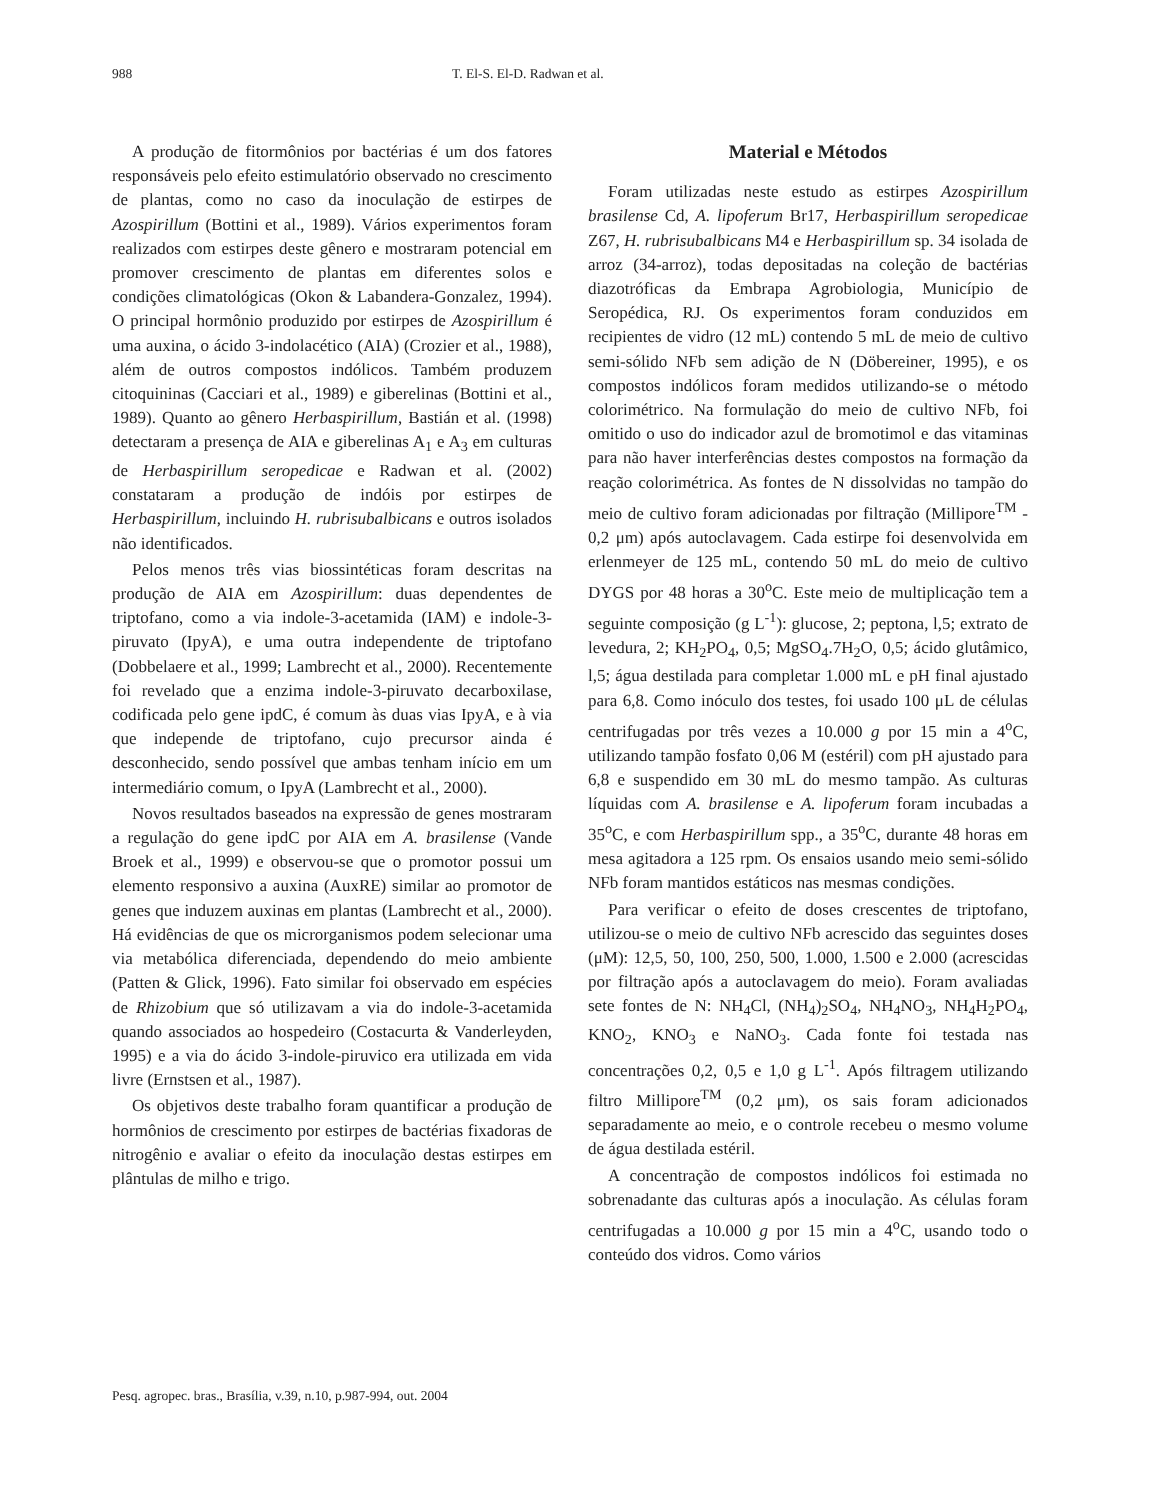988 T. El-S. El-D. Radwan et al.
A produção de fitormônios por bactérias é um dos fatores responsáveis pelo efeito estimulatório observado no crescimento de plantas, como no caso da inoculação de estirpes de Azospirillum (Bottini et al., 1989). Vários experimentos foram realizados com estirpes deste gênero e mostraram potencial em promover crescimento de plantas em diferentes solos e condições climatológicas (Okon & Labandera-Gonzalez, 1994). O principal hormônio produzido por estirpes de Azospirillum é uma auxina, o ácido 3-indolacético (AIA) (Crozier et al., 1988), além de outros compostos indólicos. Também produzem citoquininas (Cacciari et al., 1989) e giberelinas (Bottini et al., 1989). Quanto ao gênero Herbaspirillum, Bastián et al. (1998) detectaram a presença de AIA e giberelinas A<sub>1</sub> e A<sub>3</sub> em culturas de Herbaspirillum seropedicae e Radwan et al. (2002) constataram a produção de indóis por estirpes de Herbaspirillum, incluindo H. rubrisubalbicans e outros isolados não identificados.
Pelos menos três vias biossintéticas foram descritas na produção de AIA em Azospirillum: duas dependentes de triptofano, como a via indole-3-acetamida (IAM) e indole-3-piruvato (IpyA), e uma outra independente de triptofano (Dobbelaere et al., 1999; Lambrecht et al., 2000). Recentemente foi revelado que a enzima indole-3-piruvato decarboxilase, codificada pelo gene ipdC, é comum às duas vias IpyA, e à via que independe de triptofano, cujo precursor ainda é desconhecido, sendo possível que ambas tenham início em um intermediário comum, o IpyA (Lambrecht et al., 2000).
Novos resultados baseados na expressão de genes mostraram a regulação do gene ipdC por AIA em A. brasilense (Vande Broek et al., 1999) e observou-se que o promotor possui um elemento responsivo a auxina (AuxRE) similar ao promotor de genes que induzem auxinas em plantas (Lambrecht et al., 2000). Há evidências de que os microrganismos podem selecionar uma via metabólica diferenciada, dependendo do meio ambiente (Patten & Glick, 1996). Fato similar foi observado em espécies de Rhizobium que só utilizavam a via do indole-3-acetamida quando associados ao hospedeiro (Costacurta & Vanderleyden, 1995) e a via do ácido 3-indole-piruvico era utilizada em vida livre (Ernstsen et al., 1987).
Os objetivos deste trabalho foram quantificar a produção de hormônios de crescimento por estirpes de bactérias fixadoras de nitrogênio e avaliar o efeito da inoculação destas estirpes em plântulas de milho e trigo.
Material e Métodos
Foram utilizadas neste estudo as estirpes Azospirillum brasilense Cd, A. lipoferum Br17, Herbaspirillum seropedicae Z67, H. rubrisubalbicans M4 e Herbaspirillum sp. 34 isolada de arroz (34-arroz), todas depositadas na coleção de bactérias diazotróficas da Embrapa Agrobiologia, Município de Seropédica, RJ. Os experimentos foram conduzidos em recipientes de vidro (12 mL) contendo 5 mL de meio de cultivo semi-sólido NFb sem adição de N (Döbereiner, 1995), e os compostos indólicos foram medidos utilizando-se o método colorimétrico. Na formulação do meio de cultivo NFb, foi omitido o uso do indicador azul de bromotimol e das vitaminas para não haver interferências destes compostos na formação da reação colorimétrica. As fontes de N dissolvidas no tampão do meio de cultivo foram adicionadas por filtração (Millipore<sup>TM</sup> - 0,2 μm) após autoclavagem. Cada estirpe foi desenvolvida em erlenmeyer de 125 mL, contendo 50 mL do meio de cultivo DYGS por 48 horas a 30<sup>o</sup>C. Este meio de multiplicação tem a seguinte composição (g L<sup>-1</sup>): glucose, 2; peptona, l,5; extrato de levedura, 2; KH<sub>2</sub>PO<sub>4</sub>, 0,5; MgSO<sub>4</sub>.7H<sub>2</sub>O, 0,5; ácido glutâmico, l,5; água destilada para completar 1.000 mL e pH final ajustado para 6,8. Como inóculo dos testes, foi usado 100 μL de células centrifugadas por três vezes a 10.000 g por 15 min a 4<sup>o</sup>C, utilizando tampão fosfato 0,06 M (estéril) com pH ajustado para 6,8 e suspendido em 30 mL do mesmo tampão. As culturas líquidas com A. brasilense e A. lipoferum foram incubadas a 35<sup>o</sup>C, e com Herbaspirillum spp., a 35<sup>o</sup>C, durante 48 horas em mesa agitadora a 125 rpm. Os ensaios usando meio semi-sólido NFb foram mantidos estáticos nas mesmas condições.
Para verificar o efeito de doses crescentes de triptofano, utilizou-se o meio de cultivo NFb acrescido das seguintes doses (μM): 12,5, 50, 100, 250, 500, 1.000, 1.500 e 2.000 (acrescidas por filtração após a autoclavagem do meio). Foram avaliadas sete fontes de N: NH<sub>4</sub>Cl, (NH<sub>4</sub>)<sub>2</sub>SO<sub>4</sub>, NH<sub>4</sub>NO<sub>3</sub>, NH<sub>4</sub>H<sub>2</sub>PO<sub>4</sub>, KNO<sub>2</sub>, KNO<sub>3</sub> e NaNO<sub>3</sub>. Cada fonte foi testada nas concentrações 0,2, 0,5 e 1,0 g L<sup>-1</sup>. Após filtragem utilizando filtro Millipore<sup>TM</sup> (0,2 μm), os sais foram adicionados separadamente ao meio, e o controle recebeu o mesmo volume de água destilada estéril.
A concentração de compostos indólicos foi estimada no sobrenadante das culturas após a inoculação. As células foram centrifugadas a 10.000 g por 15 min a 4<sup>o</sup>C, usando todo o conteúdo dos vidros. Como vários
Pesq. agropec. bras., Brasília, v.39, n.10, p.987-994, out. 2004